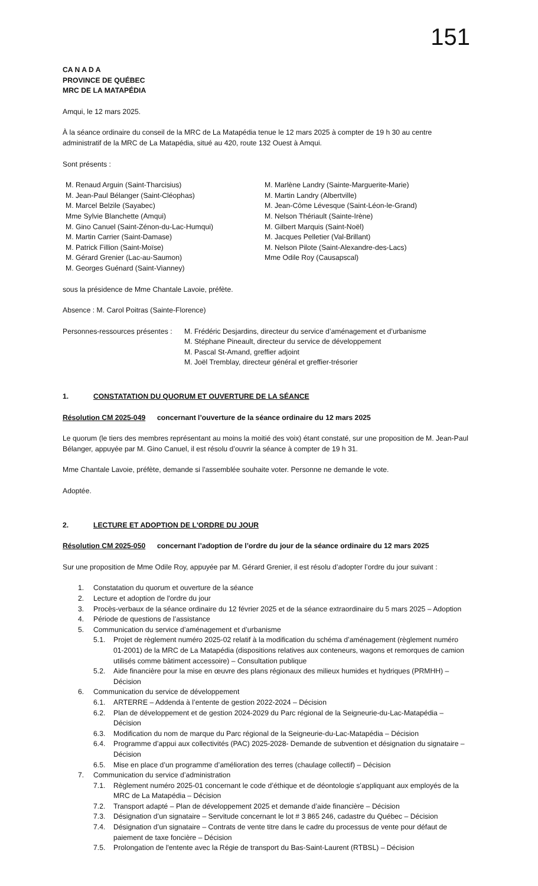151
CA N A D A
PROVINCE DE QUÉBEC
MRC DE LA MATAPÉDIA
Amqui, le 12 mars 2025.
À la séance ordinaire du conseil de la MRC de La Matapédia tenue le 12 mars 2025 à compter de 19 h 30 au centre administratif de la MRC de La Matapédia, situé au 420, route 132 Ouest à Amqui.
Sont présents :
M. Renaud Arguin (Saint-Tharcisius)
M. Jean-Paul Bélanger (Saint-Cléophas)
M. Marcel Belzile (Sayabec)
Mme Sylvie Blanchette (Amqui)
M. Gino Canuel (Saint-Zénon-du-Lac-Humqui)
M. Martin Carrier (Saint-Damase)
M. Patrick Fillion (Saint-Moïse)
M. Gérard Grenier (Lac-au-Saumon)
M. Georges Guénard (Saint-Vianney)
M. Marlène Landry (Sainte-Marguerite-Marie)
M. Martin Landry (Albertville)
M. Jean-Côme Lévesque (Saint-Léon-le-Grand)
M. Nelson Thériault (Sainte-Irène)
M. Gilbert Marquis (Saint-Noël)
M. Jacques Pelletier (Val-Brillant)
M. Nelson Pilote (Saint-Alexandre-des-Lacs)
Mme Odile Roy (Causapscal)
sous la présidence de Mme Chantale Lavoie, préfète.
Absence : M. Carol Poitras (Sainte-Florence)
Personnes-ressources présentes :
M. Frédéric Desjardins, directeur du service d’aménagement et d’urbanisme
M. Stéphane Pineault, directeur du service de développement
M. Pascal St-Amand, greffier adjoint
M. Joël Tremblay, directeur général et greffier-trésorier
1. CONSTATATION DU QUORUM ET OUVERTURE DE LA SÉANCE
Résolution CM 2025-049
concernant l’ouverture de la séance ordinaire du 12 mars 2025
Le quorum (le tiers des membres représentant au moins la moitié des voix) étant constaté, sur une proposition de M. Jean-Paul Bélanger, appuyée par M. Gino Canuel, il est résolu d’ouvrir la séance à compter de 19 h 31.
Mme Chantale Lavoie, préfète, demande si l'assemblée souhaite voter. Personne ne demande le vote.
Adoptée.
2. LECTURE ET ADOPTION DE L'ORDRE DU JOUR
Résolution CM 2025-050
concernant l’adoption de l’ordre du jour de la séance ordinaire du 12 mars 2025
Sur une proposition de Mme Odile Roy, appuyée par M. Gérard Grenier, il est résolu d’adopter l’ordre du jour suivant :
1. Constatation du quorum et ouverture de la séance
2. Lecture et adoption de l'ordre du jour
3. Procès-verbaux de la séance ordinaire du 12 février 2025 et de la séance extraordinaire du 5 mars 2025 – Adoption
4. Période de questions de l’assistance
5. Communication du service d’aménagement et d’urbanisme
5.1. Projet de règlement numéro 2025-02 relatif à la modification du schéma d’aménagement (règlement numéro 01-2001) de la MRC de La Matapédia (dispositions relatives aux conteneurs, wagons et remorques de camion utilisés comme bâtiment accessoire) – Consultation publique
5.2. Aide financière pour la mise en œuvre des plans régionaux des milieux humides et hydriques (PRMHH) – Décision
6. Communication du service de développement
6.1. ARTERRE – Addenda à l’entente de gestion 2022-2024 – Décision
6.2. Plan de développement et de gestion 2024-2029 du Parc régional de la Seigneurie-du-Lac-Matapédia – Décision
6.3. Modification du nom de marque du Parc régional de la Seigneurie-du-Lac-Matapédia – Décision
6.4. Programme d’appui aux collectivités (PAC) 2025-2028- Demande de subvention et désignation du signataire – Décision
6.5. Mise en place d’un programme d’amélioration des terres (chaulage collectif) – Décision
7. Communication du service d’administration
7.1. Règlement numéro 2025-01 concernant le code d’éthique et de déontologie s’appliquant aux employés de la MRC de La Matapédia – Décision
7.2. Transport adapté – Plan de développement 2025 et demande d’aide financière – Décision
7.3. Désignation d’un signataire – Servitude concernant le lot # 3 865 246, cadastre du Québec – Décision
7.4. Désignation d’un signataire – Contrats de vente titre dans le cadre du processus de vente pour défaut de paiement de taxe foncière – Décision
7.5. Prolongation de l'entente avec la Régie de transport du Bas-Saint-Laurent (RTBSL) – Décision